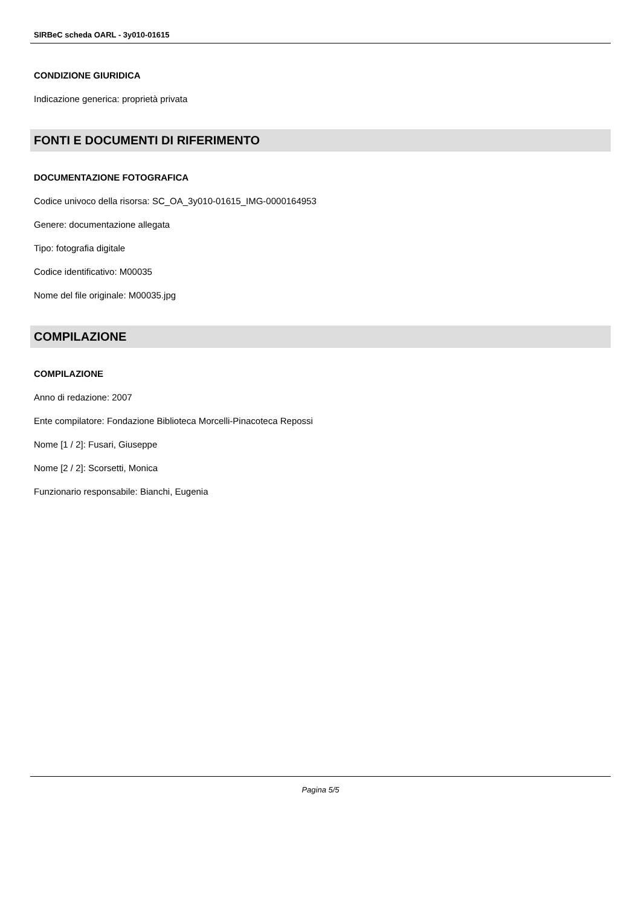SIRBeC scheda OARL - 3y010-01615
CONDIZIONE GIURIDICA
Indicazione generica: proprietà privata
FONTI E DOCUMENTI DI RIFERIMENTO
DOCUMENTAZIONE FOTOGRAFICA
Codice univoco della risorsa: SC_OA_3y010-01615_IMG-0000164953
Genere: documentazione allegata
Tipo: fotografia digitale
Codice identificativo: M00035
Nome del file originale: M00035.jpg
COMPILAZIONE
COMPILAZIONE
Anno di redazione: 2007
Ente compilatore: Fondazione Biblioteca Morcelli-Pinacoteca Repossi
Nome [1 / 2]: Fusari, Giuseppe
Nome [2 / 2]: Scorsetti, Monica
Funzionario responsabile: Bianchi, Eugenia
Pagina 5/5